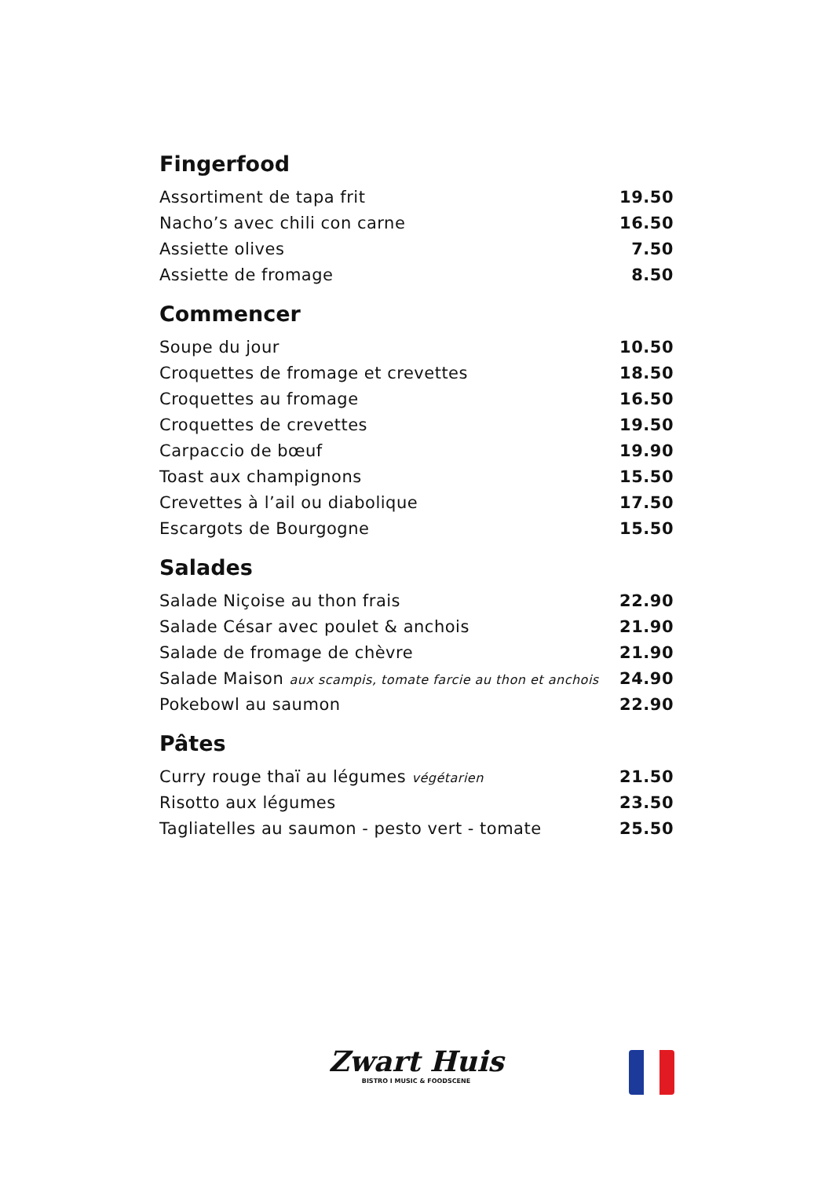Fingerfood
| Assortiment de tapa frit | 19.50 |
| Nacho’s avec chili con carne | 16.50 |
| Assiette olives | 7.50 |
| Assiette de fromage | 8.50 |
Commencer
| Soupe du jour | 10.50 |
| Croquettes de fromage et crevettes | 18.50 |
| Croquettes au fromage | 16.50 |
| Croquettes de crevettes | 19.50 |
| Carpaccio de bœuf | 19.90 |
| Toast aux champignons | 15.50 |
| Crevettes à l’ail ou diabolique | 17.50 |
| Escargots de Bourgogne | 15.50 |
Salades
| Salade Niçoise au thon frais | 22.90 |
| Salade César avec poulet & anchois | 21.90 |
| Salade de fromage de chèvre | 21.90 |
| Salade Maison aux scampis, tomate farcie au thon et anchois | 24.90 |
| Pokebowl au saumon | 22.90 |
Pâtes
| Curry rouge thaï au légumes végétarien | 21.50 |
| Risotto aux légumes | 23.50 |
| Tagliatelles au saumon - pesto vert - tomate | 25.50 |
Zwart Huis
BISTRO I MUSIC & FOODSCENE